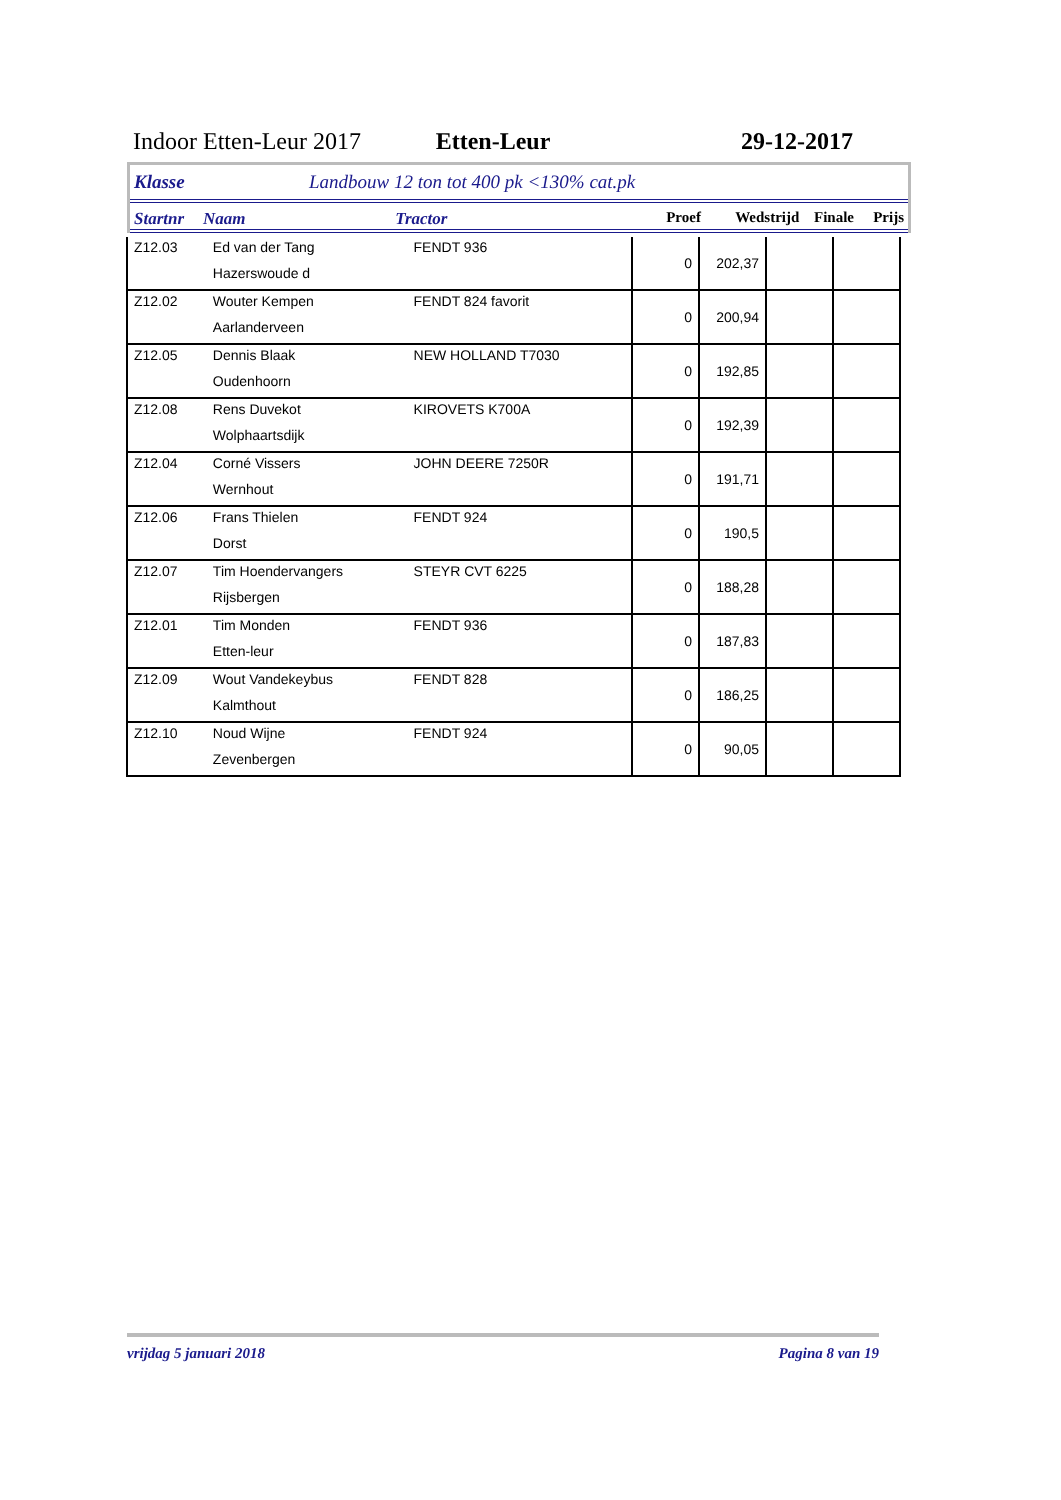Indoor Etten-Leur 2017 Etten-Leur 29-12-2017
Klasse Landbouw 12 ton tot 400 pk <130% cat.pk
Startnr Naam Tractor Proef Wedstrijd Finale Prijs
| Z12.03 | Ed van der Tang | FENDT 936 | 0 | 202,37 | | |
| | Hazerswoude d | | | | | |
| Z12.02 | Wouter Kempen | FENDT 824 favorit | 0 | 200,94 | | |
| | Aarlanderveen | | | | | |
| Z12.05 | Dennis Blaak | NEW HOLLAND T7030 | 0 | 192,85 | | |
| | Oudenhoorn | | | | | |
| Z12.08 | Rens Duvekot | KIROVETS K700A | 0 | 192,39 | | |
| | Wolphaartsdijk | | | | | |
| Z12.04 | Corné Vissers | JOHN DEERE 7250R | 0 | 191,71 | | |
| | Wernhout | | | | | |
| Z12.06 | Frans Thielen | FENDT 924 | 0 | 190,5 | | |
| | Dorst | | | | | |
| Z12.07 | Tim Hoendervangers | STEYR CVT 6225 | 0 | 188,28 | | |
| | Rijsbergen | | | | | |
| Z12.01 | Tim Monden | FENDT 936 | 0 | 187,83 | | |
| | Etten-leur | | | | | |
| Z12.09 | Wout Vandekeybus | FENDT 828 | 0 | 186,25 | | |
| | Kalmthout | | | | | |
| Z12.10 | Noud Wijne | FENDT 924 | 0 | 90,05 | | |
| | Zevenbergen | | | | | |
vrijdag 5 januari 2018 Pagina 8 van 19